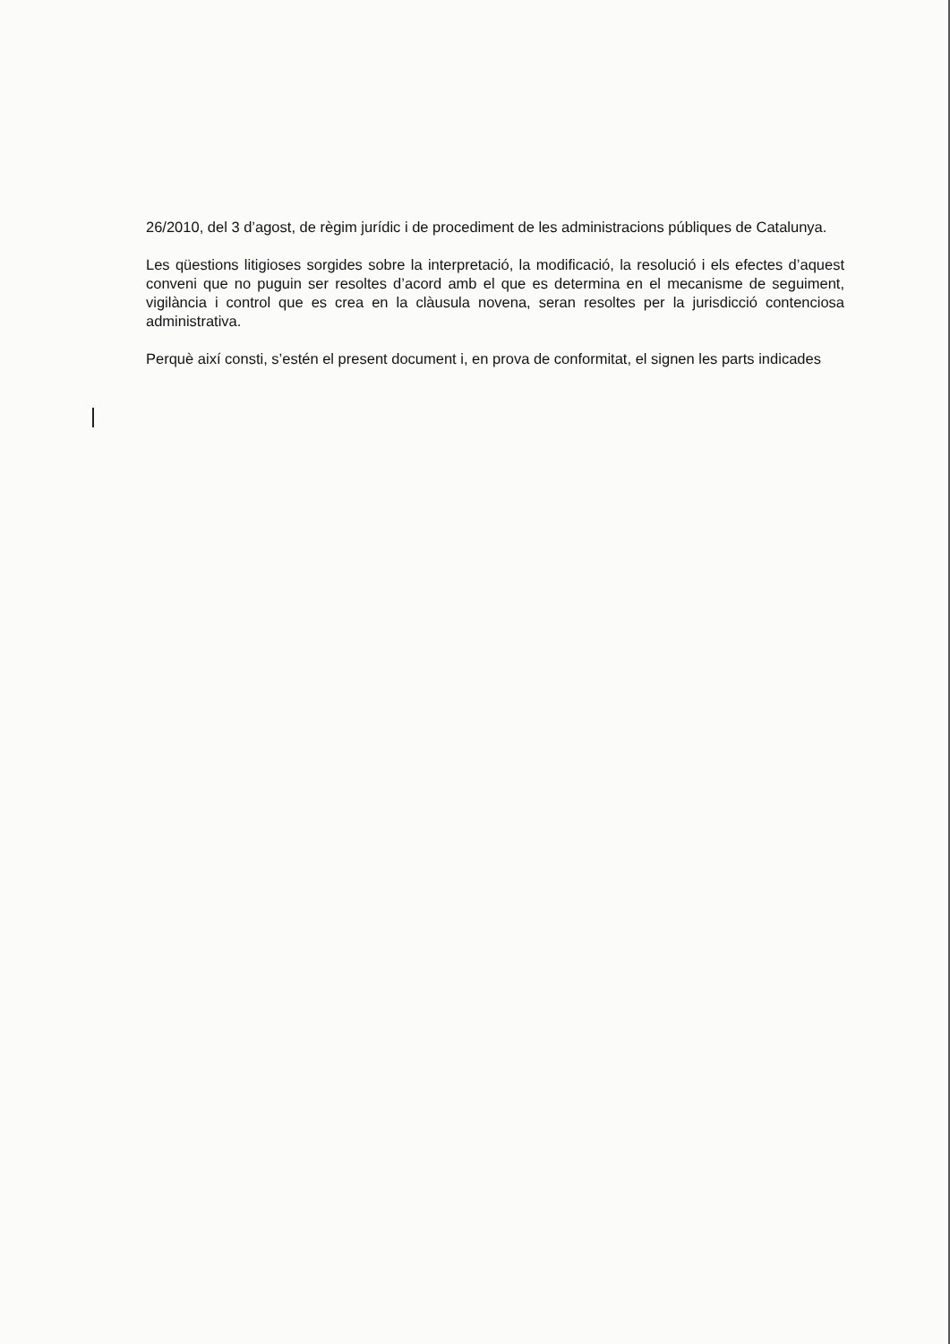26/2010, del 3 d’agost, de règim jurídic i de procediment de les administracions públiques de Catalunya.
Les qüestions litigioses sorgides sobre la interpretació, la modificació, la resolució i els efectes d’aquest conveni que no puguin ser resoltes d’acord amb el que es determina en el mecanisme de seguiment, vigilància i control que es crea en la clàusula novena, seran resoltes per la jurisdicció contenciosa administrativa.
Perquè així consti, s’estén el present document i, en prova de conformitat, el signen les parts indicades